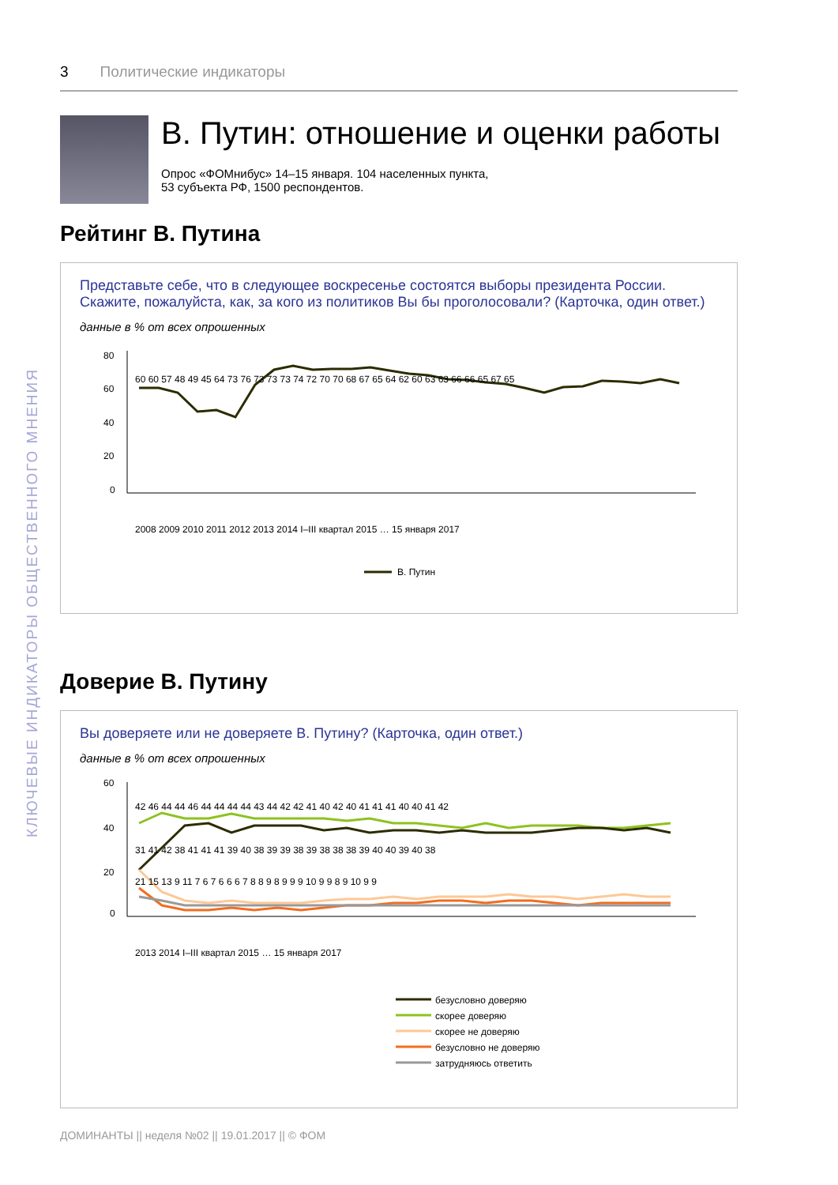КЛЮЧЕВЫЕ ИНДИКАТОРЫ ОБЩЕСТВЕННОГО МНЕНИЯ
3 Политические индикаторы
В. Путин: отношение и оценки работы
Опрос «ФОМнибус» 14–15 января. 104 населенных пункта,
53 субъекта РФ, 1500 респондентов.
Рейтинг В. Путина
Представьте себе, что в следующее воскресенье состоятся выборы президента России. Скажите, пожалуйста, как, за кого из политиков Вы бы проголосовали? (Карточка, один ответ.)
данные в % от всех опрошенных
80
60
40
20
0
60 60 57 48 49 45 64 73 76 73 73 73 74 72 70 70 68 67 65 64 62 60 63 63 66 66 65 67 65
2008 2009 2010 2011 2012 2013 2014 I–III квартал 2015 … 15 января 2017
В. Путин
Доверие В. Путину
Вы доверяете или не доверяете В. Путину? (Карточка, один ответ.)
данные в % от всех опрошенных
60
40
20
0
42 46 44 44 46 44 44 44 44 43 44 42 42 41 40 42 40 41 41 41 40 40 41 42
31 41 42 38 41 41 41 39 40 38 39 39 38 39 38 38 38 39 40 40 39 40 38
21 15 13 9 11 7 6 7 6 6 6 7 8 8 9 8 9 9 9 10 9 9 8 9 10 9 9
2013 2014 I–III квартал 2015 … 15 января 2017
безусловно доверяю
скорее доверяю
скорее не доверяю
безусловно не доверяю
затрудняюсь ответить
ДОМИНАНТЫ || неделя №02 || 19.01.2017 || © ФОМ